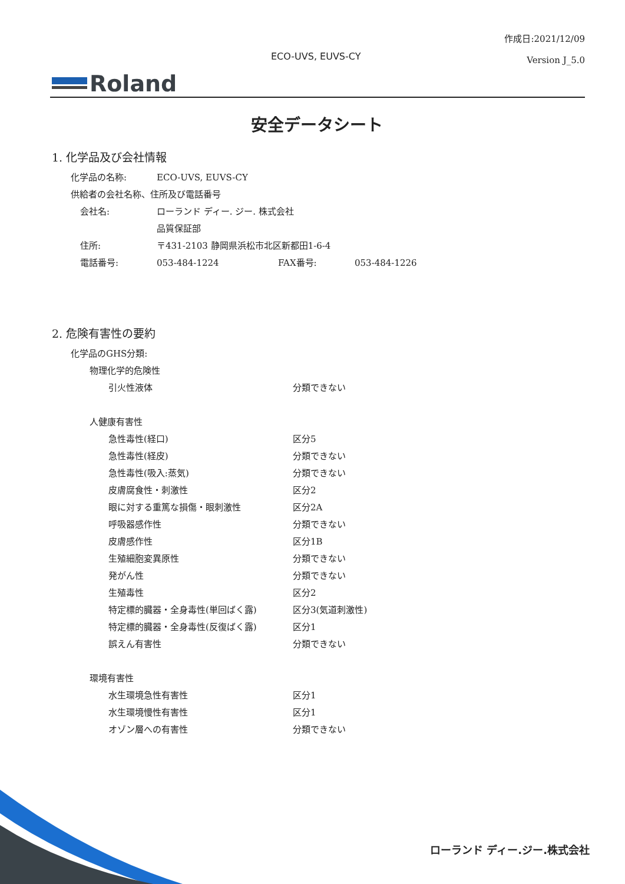作成日:2021/12/09
Version J_5.0
ECO-UVS, EUVS-CY
Roland
安全データシート
1. 化学品及び会社情報
化学品の名称: ECO-UVS, EUVS-CY
供給者の会社名称、住所及び電話番号
会社名: ローランド ディー. ジー. 株式会社
品質保証部
住所: 〒431-2103 静岡県浜松市北区新都田1-6-4
電話番号: 053-484-1224 FAX番号: 053-484-1226
2. 危険有害性の要約
化学品のGHS分類:
物理化学的危険性
引火性液体 分類できない
人健康有害性
急性毒性(経口) 区分5
急性毒性(経皮) 分類できない
急性毒性(吸入:蒸気) 分類できない
皮膚腐食性・刺激性 区分2
眼に対する重篤な損傷・眼刺激性 区分2A
呼吸器感作性 分類できない
皮膚感作性 区分1B
生殖細胞変異原性 分類できない
発がん性 分類できない
生殖毒性 区分2
特定標的臓器・全身毒性(単回ばく露) 区分3(気道刺激性)
特定標的臓器・全身毒性(反復ばく露) 区分1
誤えん有害性 分類できない
環境有害性
水生環境急性有害性 区分1
水生環境慢性有害性 区分1
オゾン層への有害性 分類できない
ローランド ディー.ジー.株式会社